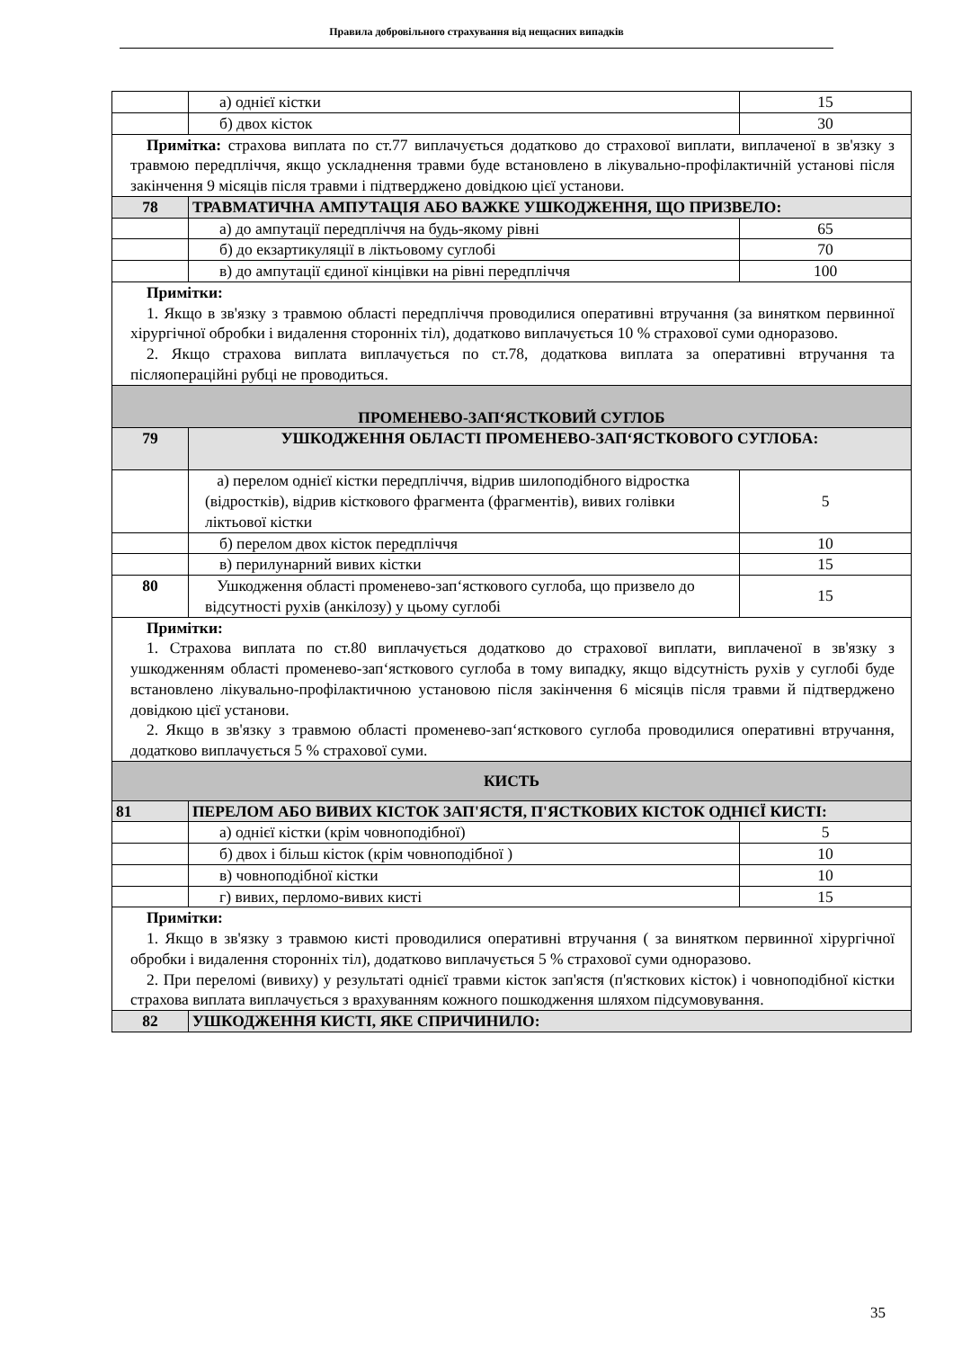Правила добровільного страхування від нещасних випадків
| | а) однієї кістки | 15 |
| | б) двох кісток | 30 |
| Примітка: страхова виплата по ст.77 виплачується додатково до страхової виплати, виплаченої в зв'язку з травмою передпліччя, якщо ускладнення травми буде встановлено в лікувально-профілактичній установі після закінчення 9 місяців після травми і підтверджено довідкою цієї установи. | | |
| 78 | ТРАВМАТИЧНА АМПУТАЦІЯ АБО ВАЖКЕ УШКОДЖЕННЯ, ЩО ПРИЗВЕЛО: | |
| | а) до ампутації передпліччя на будь-якому рівні | 65 |
| | б) до екзартикуляції в ліктьовому суглобі | 70 |
| | в) до ампутації єдиної кінцівки на рівні передпліччя | 100 |
| Примітки: 1. Якщо в зв'язку з травмою області передпліччя проводилися оперативні втручання (за винятком первинної хірургічної обробки і видалення сторонніх тіл), додатково виплачується 10 % страхової суми одноразово. 2. Якщо страхова виплата виплачується по ст.78, додаткова виплата за оперативні втручання та післяопераційні рубці не проводиться. | | |
| ПРОМЕНЕВО-ЗАПʻЯСТКОВИЙ СУГЛОБ | | |
| 79 | УШКОДЖЕННЯ ОБЛАСТІ ПРОМЕНЕВО-ЗАПʻЯСТКОВОГО СУГЛОБА: | |
| | а) перелом однієї кістки передпліччя, відрив шилоподібного відростка (відростків), відрив кісткового фрагмента (фрагментів), вивих голівки ліктьової кістки | 5 |
| | б) перелом двох кісток передпліччя | 10 |
| | в) перилунарний вивих кістки | 15 |
| 80 | Ушкодження області променево-запʻясткового суглоба, що призвело до відсутності рухів (анкілозу) у цьому суглобі | 15 |
| Примітки: 1. Страхова виплата по ст.80 виплачується додатково до страхової виплати, виплаченої в зв'язку з ушкодженням області променево-запʻясткового суглоба в тому випадку, якщо відсутність рухів у суглобі буде встановлено лікувально-профілактичною установою після закінчення 6 місяців після травми й підтверджено довідкою цієї установи. 2. Якщо в зв'язку з травмою області променево-запʻясткового суглоба проводилися оперативні втручання, додатково виплачується 5 % страхової суми. | | |
| КИСТЬ | | |
| 81 | ПЕРЕЛОМ АБО ВИВИХ КІСТОК ЗАП'ЯСТЯ, П'ЯСТКОВИХ КІСТОК ОДНІЄЇ КИСТІ: | |
| | а) однієї кістки (крім човноподібної) | 5 |
| | б) двох і більш кісток (крім човноподібної ) | 10 |
| | в) човноподібної кістки | 10 |
| | г) вивих, перломо-вивих кисті | 15 |
| Примітки: 1. Якщо в зв'язку з травмою кисті проводилися оперативні втручання ( за винятком первинної хірургічної обробки і видалення сторонніх тіл), додатково виплачується 5 % страхової суми одноразово. 2. При переломі (вивиху) у результаті однієї травми кісток зап'ястя (п'ясткових кісток) і човноподібної кістки страхова виплата виплачується з врахуванням кожного пошкодження шляхом підсумовування. | | |
| 82 | УШКОДЖЕННЯ КИСТІ, ЯКЕ СПРИЧИНИЛО: | |
35